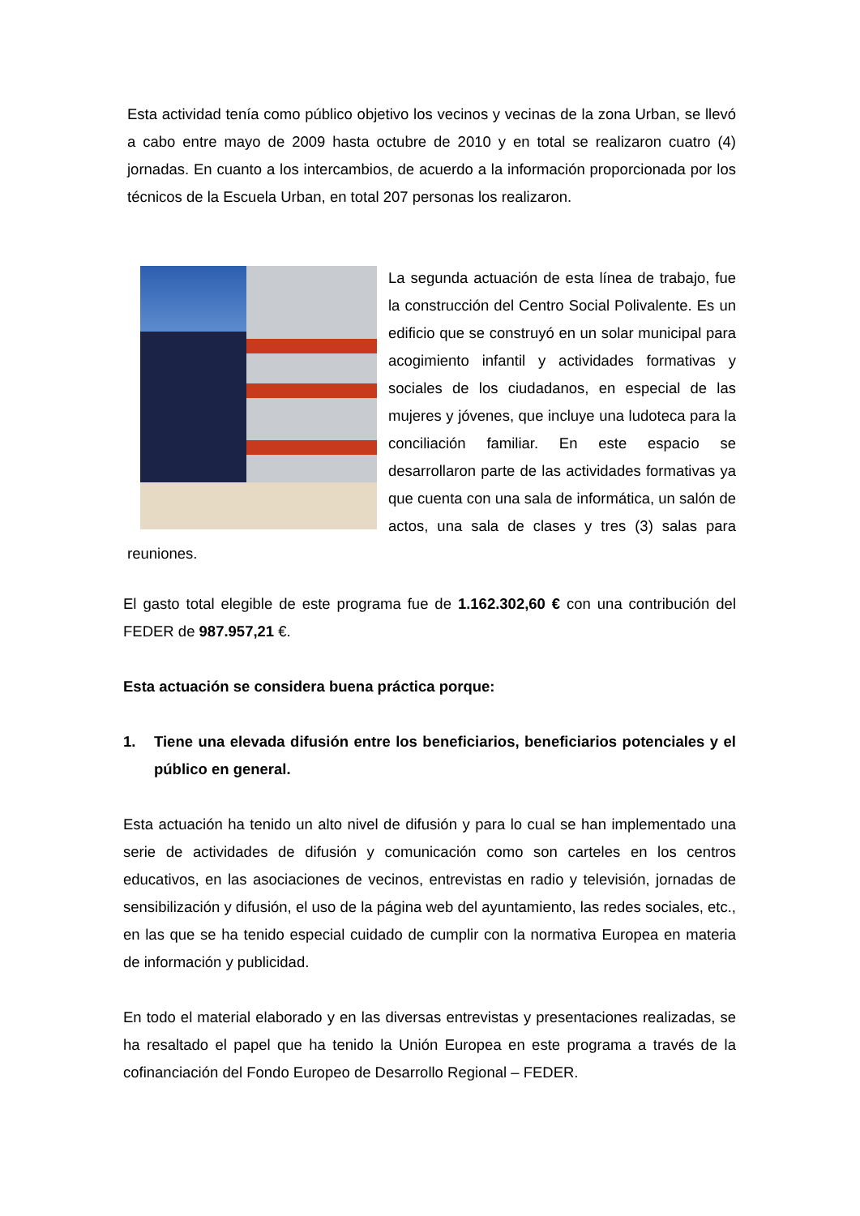Esta actividad tenía como público objetivo los vecinos y vecinas de la zona Urban, se llevó a cabo entre mayo de 2009 hasta octubre de 2010 y en total se realizaron cuatro (4) jornadas. En cuanto a los intercambios, de acuerdo a la información proporcionada por los técnicos de la Escuela Urban, en total 207 personas los realizaron.
La segunda actuación de esta línea de trabajo, fue la construcción del Centro Social Polivalente. Es un edificio que se construyó en un solar municipal para acogimiento infantil y actividades formativas y sociales de los ciudadanos, en especial de las mujeres y jóvenes, que incluye una ludoteca para la conciliación familiar. En este espacio se desarrollaron parte de las actividades formativas ya que cuenta con una sala de informática, un salón de actos, una sala de clases y tres (3) salas para reuniones.
El gasto total elegible de este programa fue de 1.162.302,60 € con una contribución del FEDER de 987.957,21 €.
Esta actuación se considera buena práctica porque:
1. Tiene una elevada difusión entre los beneficiarios, beneficiarios potenciales y el público en general.
Esta actuación ha tenido un alto nivel de difusión y para lo cual se han implementado una serie de actividades de difusión y comunicación como son carteles en los centros educativos, en las asociaciones de vecinos, entrevistas en radio y televisión, jornadas de sensibilización y difusión, el uso de la página web del ayuntamiento, las redes sociales, etc., en las que se ha tenido especial cuidado de cumplir con la normativa Europea en materia de información y publicidad.
En todo el material elaborado y en las diversas entrevistas y presentaciones realizadas, se ha resaltado el papel que ha tenido la Unión Europea en este programa a través de la cofinanciación del Fondo Europeo de Desarrollo Regional – FEDER.